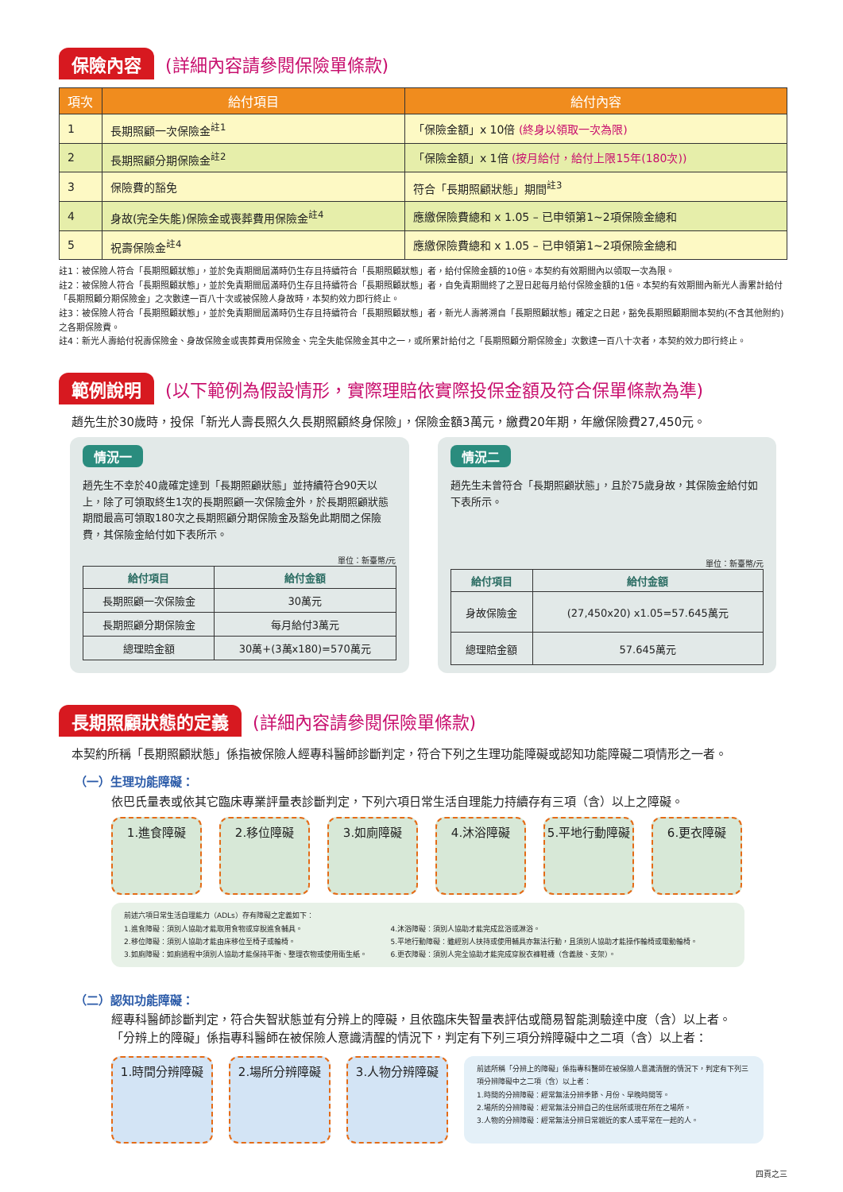保險內容 (詳細內容請參閱保險單條款)
| 項次 | 給付項目 | 給付內容 |
| --- | --- | --- |
| 1 | 長期照顧一次保險金<sup>註1</sup> | 「保險金額」x 10倍 (終身以領取一次為限) |
| 2 | 長期照顧分期保險金<sup>註2</sup> | 「保險金額」x 1倍 (按月給付，給付上限15年(180次)) |
| 3 | 保險費的豁免 | 符合「長期照顧狀態」期間<sup>註3</sup> |
| 4 | 身故(完全失能)保險金或喪葬費用保險金<sup>註4</sup> | 應繳保險費總和 x 1.05 – 已申領第1~2項保險金總和 |
| 5 | 祝壽保險金<sup>註4</sup> | 應繳保險費總和 x 1.05 – 已申領第1~2項保險金總和 |
註1：被保險人符合「長期照顧狀態」，並於免責期間屆滿時仍生存且持續符合「長期照顧狀態」者，給付保險金額的10倍。本契約有效期間內以領取一次為限。
註2：被保險人符合「長期照顧狀態」，並於免責期間屆滿時仍生存且持續符合「長期照顧狀態」者，自免責期間終了之翌日起每月給付保險金額的1倍。本契約有效期間內新光人壽累計給付「長期照顧分期保險金」之次數達一百八十次或被保險人身故時，本契約效力即行終止。
註3：被保險人符合「長期照顧狀態」，並於免責期間屆滿時仍生存且持續符合「長期照顧狀態」者，新光人壽將溯自「長期照顧狀態」確定之日起，豁免長期照顧期間本契約(不含其他附約)之各期保險費。
註4：新光人壽給付祝壽保險金、身故保險金或喪葬費用保險金、完全失能保險金其中之一，或所累計給付之「長期照顧分期保險金」次數達一百八十次者，本契約效力即行終止。
範例說明 (以下範例為假設情形，實際理賠依實際投保金額及符合保單條款為準)
趙先生於30歲時，投保「新光人壽長照久久長期照顧終身保險」，保險金額3萬元，繳費20年期，年繳保險費27,450元。
情況一
趙先生不幸於40歲確定達到「長期照顧狀態」並持續符合90天以上，除了可領取終生1次的長期照顧一次保險金外，於長期照顧狀態期間最高可領取180次之長期照顧分期保險金及豁免此期間之保險費，其保險金給付如下表所示。
單位：新臺幣/元
| 給付項目 | 給付金額 |
| --- | --- |
| 長期照顧一次保險金 | 30萬元 |
| 長期照顧分期保險金 | 每月給付3萬元 |
| 總理賠金額 | 30萬+(3萬x180)=570萬元 |
情況二
趙先生未曾符合「長期照顧狀態」，且於75歲身故，其保險金給付如下表所示。
單位：新臺幣/元
| 給付項目 | 給付金額 |
| --- | --- |
| 身故保險金 | (27,450x20) x1.05=57.645萬元 |
| 總理賠金額 | 57.645萬元 |
長期照顧狀態的定義 (詳細內容請參閱保險單條款)
本契約所稱「長期照顧狀態」係指被保險人經專科醫師診斷判定，符合下列之生理功能障礙或認知功能障礙二項情形之一者。
（一）生理功能障礙：
依巴氏量表或依其它臨床專業評量表診斷判定，下列六項日常生活自理能力持續存有三項（含）以上之障礙。
1.進食障礙 2.移位障礙 3.如廁障礙 4.沐浴障礙 5.平地行動障礙 6.更衣障礙
前述六項日常生活自理能力（ADLs）存有障礙之定義如下：
1.進食障礙：須別人協助才能取用食物或穿脫進食輔具。
2.移位障礙：須別人協助才能由床移位至椅子或輪椅。
3.如廁障礙：如廁過程中須別人協助才能保持平衡、整理衣物或使用衛生紙。
4.沐浴障礙：須別人協助才能完成盆浴或淋浴。
5.平地行動障礙：雖經別人扶持或使用輔具亦無法行動，且須別人協助才能操作輪椅或電動輪椅。
6.更衣障礙：須別人完全協助才能完成穿脫衣褲鞋襪（含義肢、支架）。
（二）認知功能障礙：
經專科醫師診斷判定，符合失智狀態並有分辨上的障礙，且依臨床失智量表評估或簡易智能測驗達中度（含）以上者。
「分辨上的障礙」係指專科醫師在被保險人意識清醒的情況下，判定有下列三項分辨障礙中之二項（含）以上者：
1.時間分辨障礙 2.場所分辨障礙 3.人物分辨障礙
前述所稱「分辨上的障礙」係指專科醫師在被保險人意識清醒的情況下，判定有下列三項分辨障礙中之二項（含）以上者：
1.時間的分辨障礙：經常無法分辨季節、月份、早晚時間等。
2.場所的分辨障礙：經常無法分辨自己的住居所或現在所在之場所。
3.人物的分辨障礙：經常無法分辨日常親近的家人或平常在一起的人。
四頁之三